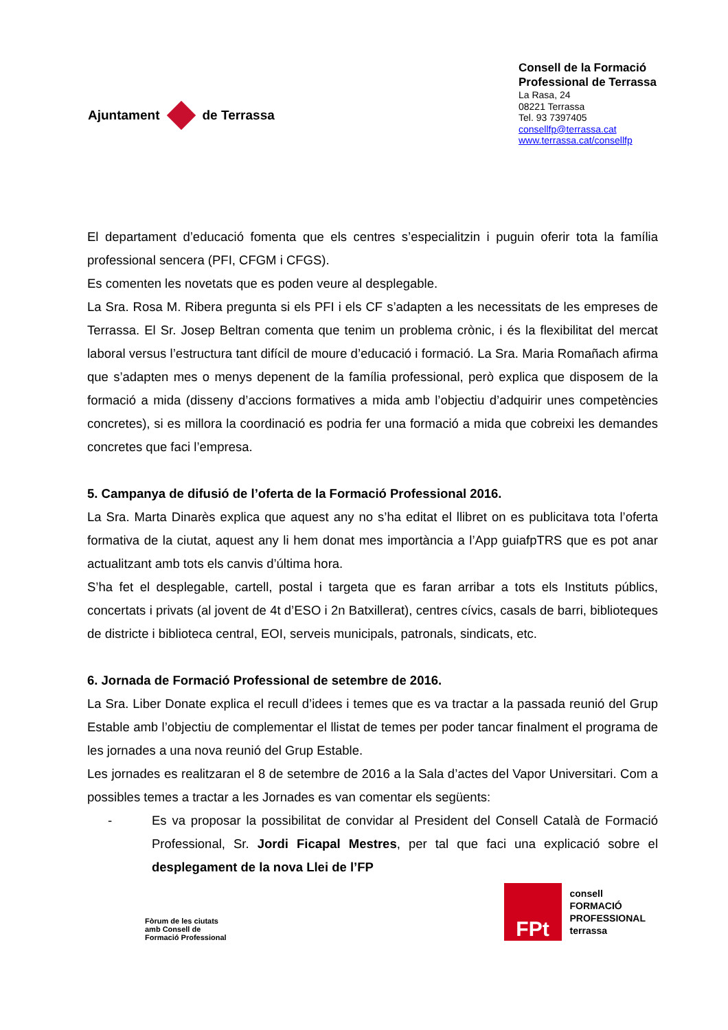Ajuntament de Terrassa
Consell de la Formació
Professional de Terrassa
La Rasa, 24
08221 Terrassa
Tel. 93 7397405
consellfp@terrassa.cat
www.terrassa.cat/consellfp
El departament d’educació fomenta que els centres s’especialitzin i puguin oferir tota la família professional sencera (PFI, CFGM i CFGS).
Es comenten les novetats que es poden veure al desplegable.
La Sra. Rosa M. Ribera pregunta si els PFI i els CF s’adapten a les necessitats de les empreses de Terrassa. El Sr. Josep Beltran comenta que tenim un problema crònic, i és la flexibilitat del mercat laboral versus l’estructura tant difícil de moure d’educació i formació. La Sra. Maria Romañach afirma que s’adapten mes o menys depenent de la família professional, però explica que disposem de la formació a mida (disseny d’accions formatives a mida amb l’objectiu d’adquirir unes competències concretes), si es millora la coordinació es podria fer una formació a mida que cobreixi les demandes concretes que faci l’empresa.
5. Campanya de difusió de l’oferta de la Formació Professional 2016.
La Sra. Marta Dinarès explica que aquest any no s’ha editat el llibret on es publicitava tota l’oferta formativa de la ciutat, aquest any li hem donat mes importància a l’App guiafpTRS que es pot anar actualitzant amb tots els canvis d’última hora.
S’ha fet el desplegable, cartell, postal i targeta que es faran arribar a tots els Instituts públics, concertats i privats (al jovent de 4t d’ESO i 2n Batxillerat), centres cívics, casals de barri, biblioteques de districte i biblioteca central, EOI, serveis municipals, patronals, sindicats, etc.
6. Jornada de Formació Professional de setembre de 2016.
La Sra. Liber Donate explica el recull d’idees i temes que es va tractar a la passada reunió del Grup Estable amb l’objectiu de complementar el llistat de temes per poder tancar finalment el programa de les jornades a una nova reunió del Grup Estable.
Les jornades es realitzaran el 8 de setembre de 2016 a la Sala d’actes del Vapor Universitari. Com a possibles temes a tractar a les Jornades es van comentar els següents:
- Es va proposar la possibilitat de convidar al President del Consell Català de Formació Professional, Sr. Jordi Ficapal Mestres, per tal que faci una explicació sobre el desplegament de la nova Llei de l’FP
Fòrum de les ciutats
amb Consell de
Formació Professional
FPt
consell
FORMACIÓ
PROFESSIONAL
terrassa